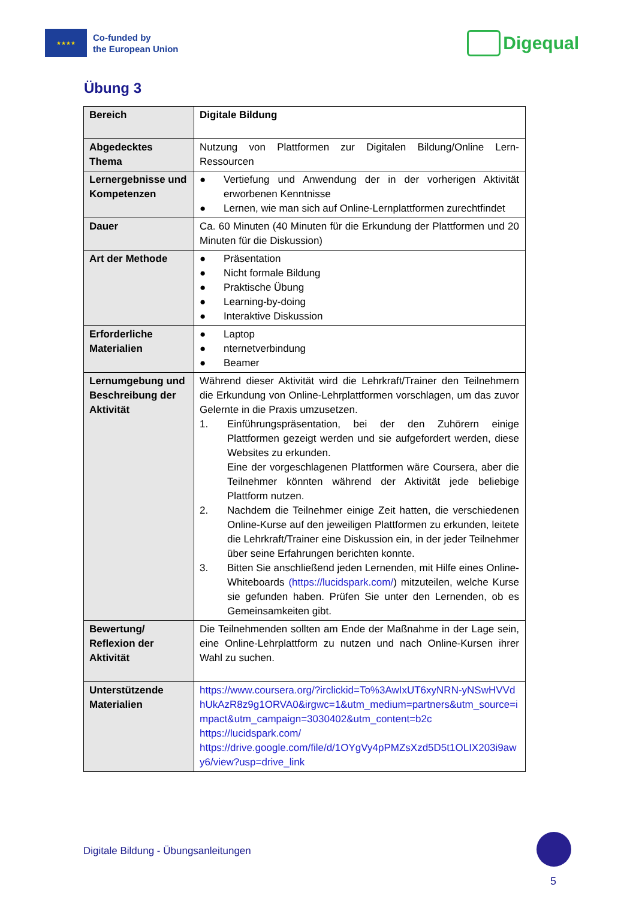★★★★
Co-funded by
the European Union
Digequal
Übung 3
| Bereich | Digitale Bildung |
| Abgedecktes Thema | Nutzung von Plattformen zur Digitalen Bildung/Online Lern-Ressourcen |
| Lernergebnisse und Kompetenzen | ● Vertiefung und Anwendung der in der vorherigen Aktivität erworbenen Kenntnisse ● Lernen, wie man sich auf Online-Lernplattformen zurechtfindet |
| Dauer | Ca. 60 Minuten (40 Minuten für die Erkundung der Plattformen und 20 Minuten für die Diskussion) |
| Art der Methode | ● Präsentation ● Nicht formale Bildung ● Praktische Übung ● Learning-by-doing ● Interaktive Diskussion |
| Erforderliche Materialien | ● Laptop ● nternetverbindung ● Beamer |
| Lernumgebung und Beschreibung der Aktivität | Während dieser Aktivität wird die Lehrkraft/Trainer den Teilnehmern die Erkundung von Online-Lehrplattformen vorschlagen, um das zuvor Gelernte in die Praxis umzusetzen. 1. Einführungspräsentation, bei der den Zuhörern einige Plattformen gezeigt werden und sie aufgefordert werden, diese Websites zu erkunden. Eine der vorgeschlagenen Plattformen wäre Coursera, aber die Teilnehmer könnten während der Aktivität jede beliebige Plattform nutzen. 2. Nachdem die Teilnehmer einige Zeit hatten, die verschiedenen Online-Kurse auf den jeweiligen Plattformen zu erkunden, leitete die Lehrkraft/Trainer eine Diskussion ein, in der jeder Teilnehmer über seine Erfahrungen berichten konnte. 3. Bitten Sie anschließend jeden Lernenden, mit Hilfe eines Online-Whiteboards (https://lucidspark.com/ ) mitzuteilen, welche Kurse sie gefunden haben. Prüfen Sie unter den Lernenden, ob es Gemeinsamkeiten gibt. |
| Bewertung/ Reflexion der Aktivität | Die Teilnehmenden sollten am Ende der Maßnahme in der Lage sein, eine Online-Lehrplattform zu nutzen und nach Online-Kursen ihrer Wahl zu suchen. |
| Unterstützende Materialien | https://www.coursera.org/?irclickid=To%3AwIxUT6xyNRN-yNSwHVVdhUkAzR8z9g1ORVA0&irgwc=1&utm_medium=partners&utm_source=impact&utm_campaign=3030402&utm_content=b2c https://lucidspark.com/ https://drive.google.com/file/d/1OYgVy4pPMZsXzd5D5t1OLIX203i9awy6/view?usp=drive_link |
Digitale Bildung - Übungsanleitungen
5